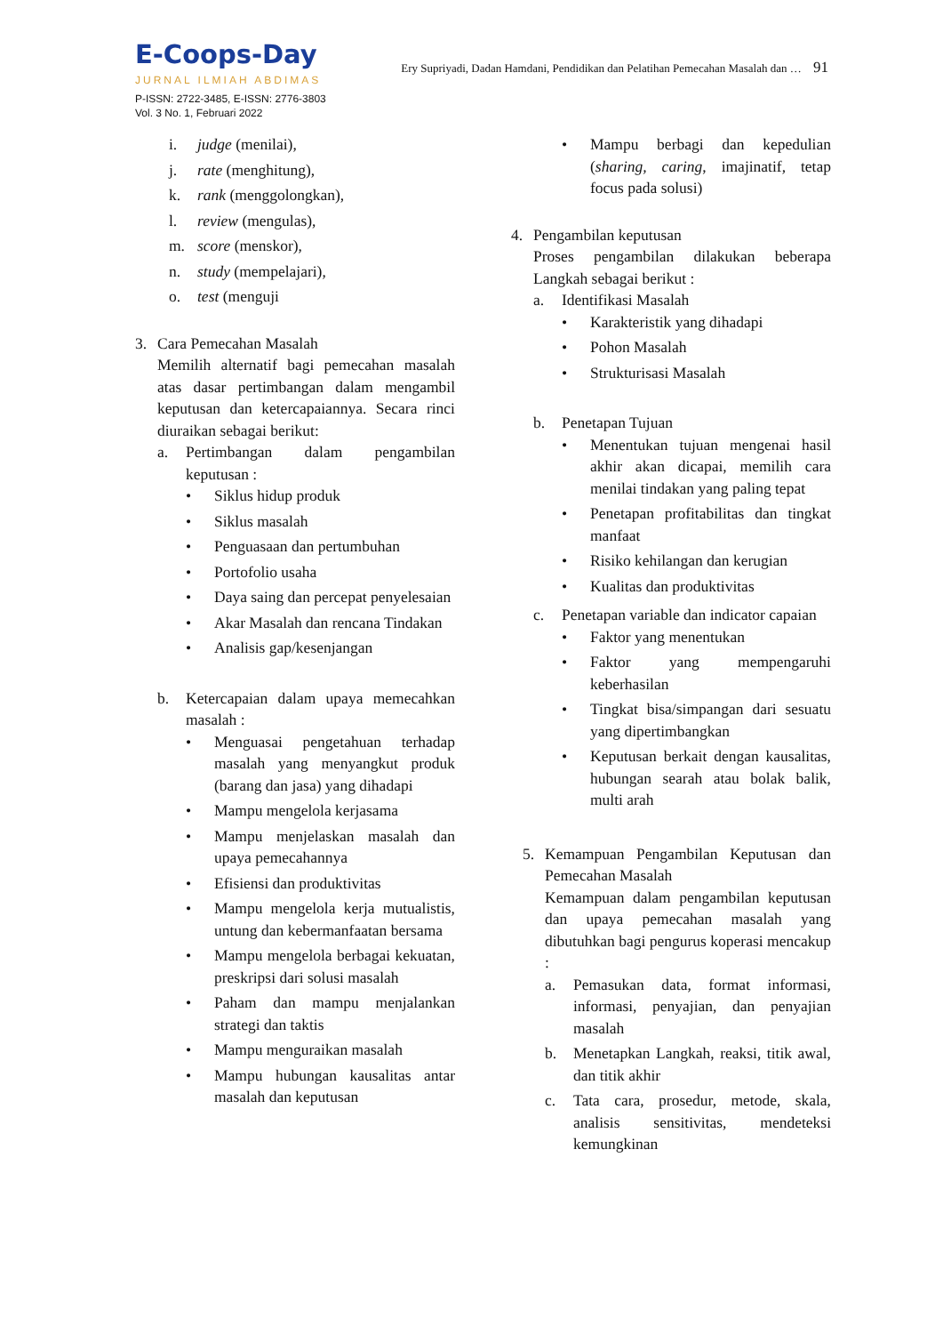E-Coops-Day
JURNAL ILMIAH ABDIMAS
P-ISSN: 2722-3485, E-ISSN: 2776-3803
Vol. 3 No. 1, Februari 2022
Ery Supriyadi, Dadan Hamdani, Pendidikan dan Pelatihan Pemecahan Masalah dan … 91
i. judge (menilai),
j. rate (menghitung),
k. rank (menggolongkan),
l. review (mengulas),
m. score (menskor),
n. study (mempelajari),
o. test (menguji
3. Cara Pemecahan Masalah
Memilih alternatif bagi pemecahan masalah atas dasar pertimbangan dalam mengambil keputusan dan ketercapaiannya. Secara rinci diuraikan sebagai berikut:
a. Pertimbangan dalam pengambilan keputusan :
• Siklus hidup produk
• Siklus masalah
• Penguasaan dan pertumbuhan
• Portofolio usaha
• Daya saing dan percepat penyelesaian
• Akar Masalah dan rencana Tindakan
• Analisis gap/kesenjangan
b. Ketercapaian dalam upaya memecahkan masalah :
• Menguasai pengetahuan terhadap masalah yang menyangkut produk (barang dan jasa) yang dihadapi
• Mampu mengelola kerjasama
• Mampu menjelaskan masalah dan upaya pemecahannya
• Efisiensi dan produktivitas
• Mampu mengelola kerja mutualistis, untung dan kebermanfaatan bersama
• Mampu mengelola berbagai kekuatan, preskripsi dari solusi masalah
• Paham dan mampu menjalankan strategi dan taktis
• Mampu menguraikan masalah
• Mampu hubungan kausalitas antar masalah dan keputusan
• Mampu berbagi dan kepedulian (sharing, caring, imajinatif, tetap focus pada solusi)
4. Pengambilan keputusan
Proses pengambilan dilakukan beberapa Langkah sebagai berikut :
a. Identifikasi Masalah
• Karakteristik yang dihadapi
• Pohon Masalah
• Strukturisasi Masalah
b. Penetapan Tujuan
• Menentukan tujuan mengenai hasil akhir akan dicapai, memilih cara menilai tindakan yang paling tepat
• Penetapan profitabilitas dan tingkat manfaat
• Risiko kehilangan dan kerugian
• Kualitas dan produktivitas
c. Penetapan variable dan indicator capaian
• Faktor yang menentukan
• Faktor yang mempengaruhi keberhasilan
• Tingkat bisa/simpangan dari sesuatu yang dipertimbangkan
• Keputusan berkait dengan kausalitas, hubungan searah atau bolak balik, multi arah
5. Kemampuan Pengambilan Keputusan dan Pemecahan Masalah
Kemampuan dalam pengambilan keputusan dan upaya pemecahan masalah yang dibutuhkan bagi pengurus koperasi mencakup :
a. Pemasukan data, format informasi, informasi, penyajian, dan penyajian masalah
b. Menetapkan Langkah, reaksi, titik awal, dan titik akhir
c. Tata cara, prosedur, metode, skala, analisis sensitivitas, mendeteksi kemungkinan